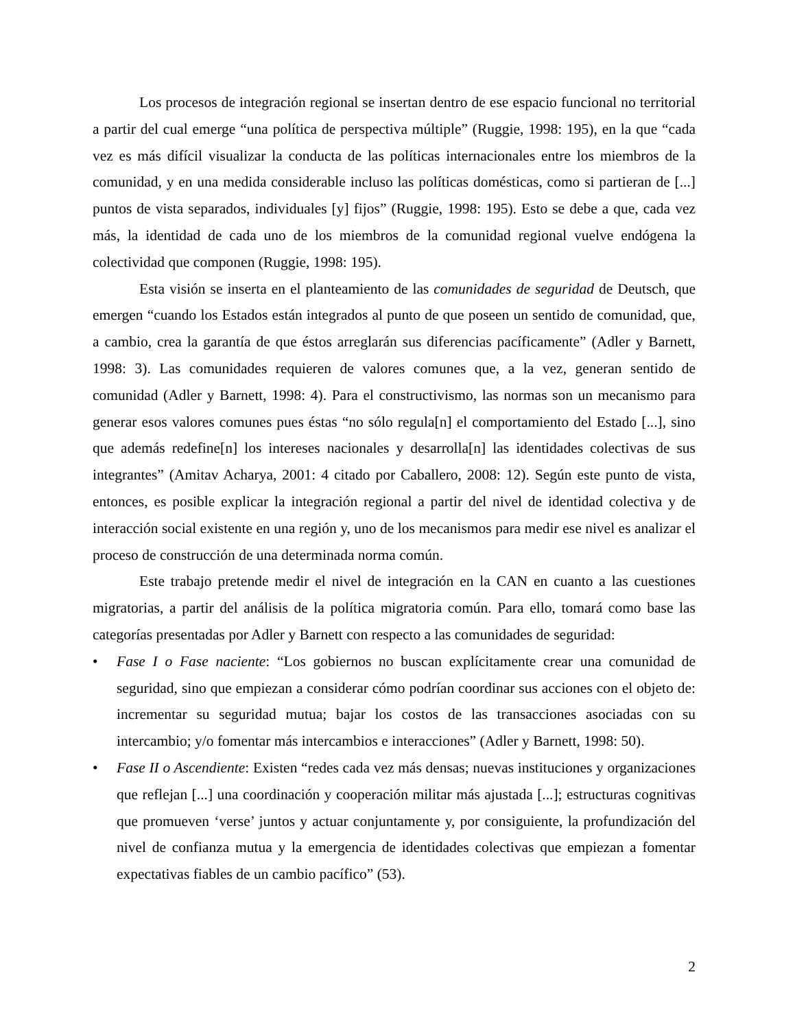Los procesos de integración regional se insertan dentro de ese espacio funcional no territorial a partir del cual emerge “una política de perspectiva múltiple” (Ruggie, 1998: 195), en la que “cada vez es más difícil visualizar la conducta de las políticas internacionales entre los miembros de la comunidad, y en una medida considerable incluso las políticas domésticas, como si partieran de [...] puntos de vista separados, individuales [y] fijos” (Ruggie, 1998: 195). Esto se debe a que, cada vez más, la identidad de cada uno de los miembros de la comunidad regional vuelve endógena la colectividad que componen (Ruggie, 1998: 195).
Esta visión se inserta en el planteamiento de las comunidades de seguridad de Deutsch, que emergen “cuando los Estados están integrados al punto de que poseen un sentido de comunidad, que, a cambio, crea la garantía de que éstos arreglarán sus diferencias pacíficamente” (Adler y Barnett, 1998: 3). Las comunidades requieren de valores comunes que, a la vez, generan sentido de comunidad (Adler y Barnett, 1998: 4). Para el constructivismo, las normas son un mecanismo para generar esos valores comunes pues éstas “no sólo regula[n] el comportamiento del Estado [...], sino que además redefine[n] los intereses nacionales y desarrolla[n] las identidades colectivas de sus integrantes” (Amitav Acharya, 2001: 4 citado por Caballero, 2008: 12). Según este punto de vista, entonces, es posible explicar la integración regional a partir del nivel de identidad colectiva y de interacción social existente en una región y, uno de los mecanismos para medir ese nivel es analizar el proceso de construcción de una determinada norma común.
Este trabajo pretende medir el nivel de integración en la CAN en cuanto a las cuestiones migratorias, a partir del análisis de la política migratoria común. Para ello, tomará como base las categorías presentadas por Adler y Barnett con respecto a las comunidades de seguridad:
• Fase I o Fase naciente: “Los gobiernos no buscan explícitamente crear una comunidad de seguridad, sino que empiezan a considerar cómo podrían coordinar sus acciones con el objeto de: incrementar su seguridad mutua; bajar los costos de las transacciones asociadas con su intercambio; y/o fomentar más intercambios e interacciones” (Adler y Barnett, 1998: 50).
• Fase II o Ascendiente: Existen “redes cada vez más densas; nuevas instituciones y organizaciones que reflejan [...] una coordinación y cooperación militar más ajustada [...]; estructuras cognitivas que promueven ‘verse’ juntos y actuar conjuntamente y, por consiguiente, la profundización del nivel de confianza mutua y la emergencia de identidades colectivas que empiezan a fomentar expectativas fiables de un cambio pacífico” (53).
2